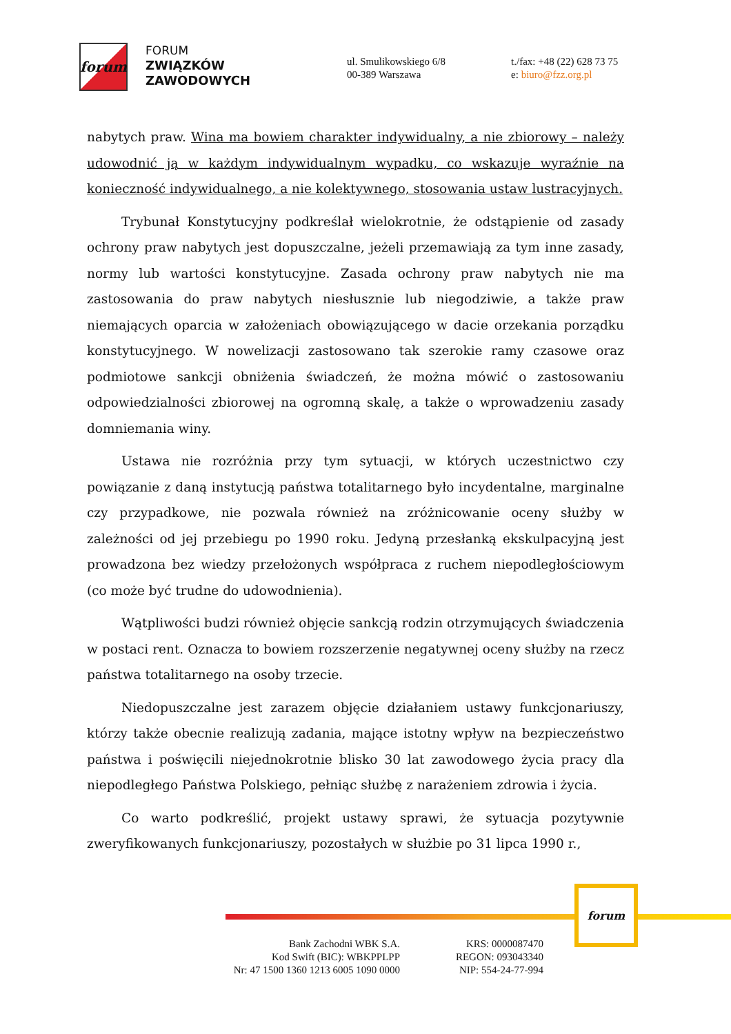forum
FORUM
ZWIĄZKÓW
ZAWODOWYCH
ul. Smulikowskiego 6/8
00-389 Warszawa
t./fax: +48 (22) 628 73 75
e: biuro@fzz.org.pl
nabytych praw. Wina ma bowiem charakter indywidualny, a nie zbiorowy – należy udowodnić ją w każdym indywidualnym wypadku, co wskazuje wyraźnie na konieczność indywidualnego, a nie kolektywnego, stosowania ustaw lustracyjnych.
Trybunał Konstytucyjny podkreślał wielokrotnie, że odstąpienie od zasady ochrony praw nabytych jest dopuszczalne, jeżeli przemawiają za tym inne zasady, normy lub wartości konstytucyjne. Zasada ochrony praw nabytych nie ma zastosowania do praw nabytych niesłusznie lub niegodziwie, a także praw niemających oparcia w założeniach obowiązującego w dacie orzekania porządku konstytucyjnego. W nowelizacji zastosowano tak szerokie ramy czasowe oraz podmiotowe sankcji obniżenia świadczeń, że można mówić o zastosowaniu odpowiedzialności zbiorowej na ogromną skalę, a także o wprowadzeniu zasady domniemania winy.
Ustawa nie rozróżnia przy tym sytuacji, w których uczestnictwo czy powiązanie z daną instytucją państwa totalitarnego było incydentalne, marginalne czy przypadkowe, nie pozwala również na zróżnicowanie oceny służby w zależności od jej przebiegu po 1990 roku. Jedyną przesłanką ekskulpacyjną jest prowadzona bez wiedzy przełożonych współpraca z ruchem niepodległościowym (co może być trudne do udowodnienia).
Wątpliwości budzi również objęcie sankcją rodzin otrzymujących świadczenia w postaci rent. Oznacza to bowiem rozszerzenie negatywnej oceny służby na rzecz państwa totalitarnego na osoby trzecie.
Niedopuszczalne jest zarazem objęcie działaniem ustawy funkcjonariuszy, którzy także obecnie realizują zadania, mające istotny wpływ na bezpieczeństwo państwa i poświęcili niejednokrotnie blisko 30 lat zawodowego życia pracy dla niepodległego Państwa Polskiego, pełniąc służbę z narażeniem zdrowia i życia.
Co warto podkreślić, projekt ustawy sprawi, że sytuacja pozytywnie zweryfikowanych funkcjonariuszy, pozostałych w służbie po 31 lipca 1990 r.,
forum
Bank Zachodni WBK S.A.
Kod Swift (BIC): WBKPPLPP
Nr: 47 1500 1360 1213 6005 1090 0000
KRS: 0000087470
REGON: 093043340
NIP: 554-24-77-994